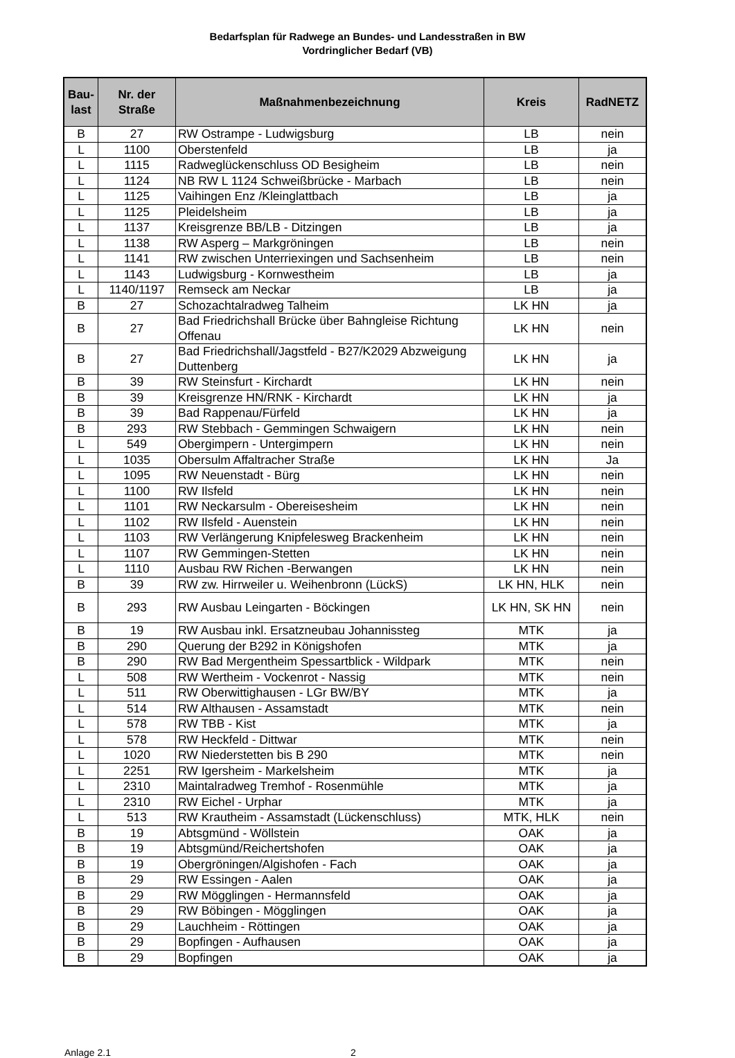Bedarfsplan für Radwege an Bundes- und Landesstraßen in BW
Vordringlicher Bedarf (VB)
| Bau- last | Nr. der Straße | Maßnahmenbezeichnung | Kreis | RadNETZ |
| --- | --- | --- | --- | --- |
| B | 27 | RW Ostrampe - Ludwigsburg | LB | nein |
| L | 1100 | Oberstenfeld | LB | ja |
| L | 1115 | Radweglückenschluss OD Besigheim | LB | nein |
| L | 1124 | NB RW L 1124 Schweißbrücke - Marbach | LB | nein |
| L | 1125 | Vaihingen Enz /Kleinglattbach | LB | ja |
| L | 1125 | Pleidelsheim | LB | ja |
| L | 1137 | Kreisgrenze BB/LB - Ditzingen | LB | ja |
| L | 1138 | RW Asperg – Markgröningen | LB | nein |
| L | 1141 | RW zwischen Unterriexingen und Sachsenheim | LB | nein |
| L | 1143 | Ludwigsburg - Kornwestheim | LB | ja |
| L | 1140/1197 | Remseck am Neckar | LB | ja |
| B | 27 | Schozachtalradweg Talheim | LK HN | ja |
| B | 27 | Bad Friedrichshall Brücke über Bahngleise Richtung Offenau | LK HN | nein |
| B | 27 | Bad Friedrichshall/Jagstfeld - B27/K2029 Abzweigung Duttenberg | LK HN | ja |
| B | 39 | RW Steinsfurt - Kirchardt | LK HN | nein |
| B | 39 | Kreisgrenze HN/RNK - Kirchardt | LK HN | ja |
| B | 39 | Bad Rappenau/Fürfeld | LK HN | ja |
| B | 293 | RW Stebbach - Gemmingen Schwaigern | LK HN | nein |
| L | 549 | Obergimpern - Untergimpern | LK HN | nein |
| L | 1035 | Obersulm Affaltracher Straße | LK HN | Ja |
| L | 1095 | RW Neuenstadt - Bürg | LK HN | nein |
| L | 1100 | RW Ilsfeld | LK HN | nein |
| L | 1101 | RW Neckarsulm - Obereisesheim | LK HN | nein |
| L | 1102 | RW Ilsfeld - Auenstein | LK HN | nein |
| L | 1103 | RW Verlängerung Knipfelesweg Brackenheim | LK HN | nein |
| L | 1107 | RW Gemmingen-Stetten | LK HN | nein |
| L | 1110 | Ausbau RW Richen -Berwangen | LK HN | nein |
| B | 39 | RW zw. Hirrweiler u. Weihenbronn (LückS) | LK HN, HLK | nein |
| B | 293 | RW Ausbau Leingarten - Böckingen | LK HN, SK HN | nein |
| B | 19 | RW Ausbau inkl. Ersatzneubau Johannissteg | MTK | ja |
| B | 290 | Querung der B292 in Königshofen | MTK | ja |
| B | 290 | RW Bad Mergentheim Spessartblick - Wildpark | MTK | nein |
| L | 508 | RW Wertheim - Vockenrot - Nassig | MTK | nein |
| L | 511 | RW Oberwittighausen - LGr BW/BY | MTK | ja |
| L | 514 | RW Althausen - Assamstadt | MTK | nein |
| L | 578 | RW TBB - Kist | MTK | ja |
| L | 578 | RW Heckfeld - Dittwar | MTK | nein |
| L | 1020 | RW Niederstetten bis B 290 | MTK | nein |
| L | 2251 | RW Igersheim - Markelsheim | MTK | ja |
| L | 2310 | Maintalradweg Tremhof - Rosenmühle | MTK | ja |
| L | 2310 | RW Eichel - Urphar | MTK | ja |
| L | 513 | RW Krautheim - Assamstadt (Lückenschluss) | MTK, HLK | nein |
| B | 19 | Abtsgmünd - Wöllstein | OAK | ja |
| B | 19 | Abtsgmünd/Reichertshofen | OAK | ja |
| B | 19 | Obergröningen/Algishofen - Fach | OAK | ja |
| B | 29 | RW Essingen - Aalen | OAK | ja |
| B | 29 | RW Mögglingen - Hermannsfeld | OAK | ja |
| B | 29 | RW Böbingen - Mögglingen | OAK | ja |
| B | 29 | Lauchheim - Röttingen | OAK | ja |
| B | 29 | Bopfingen - Aufhausen | OAK | ja |
| B | 29 | Bopfingen | OAK | ja |
Anlage 2.1 2